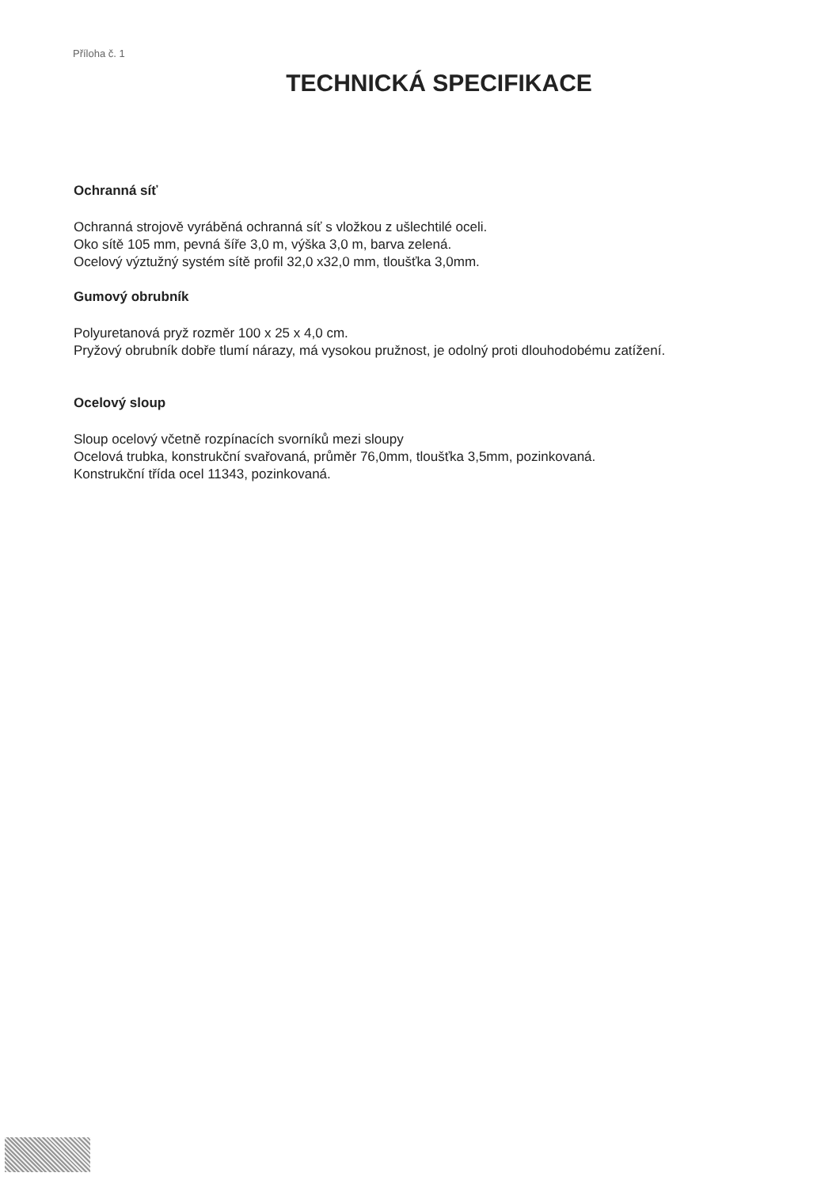Příloha č. 1
TECHNICKÁ SPECIFIKACE
Ochranná síť
Ochranná strojově vyráběná ochranná síť s vložkou z ušlechtilé oceli.
Oko sítě 105 mm, pevná šíře 3,0 m, výška 3,0 m, barva zelená.
Ocelový výztužný systém sítě profil 32,0 x32,0 mm, tloušťka 3,0mm.
Gumový obrubník
Polyuretanová pryž rozměr 100 x 25 x 4,0 cm.
Pryžový obrubník dobře tlumí nárazy, má vysokou pružnost, je odolný proti dlouhodobému zatížení.
Ocelový sloup
Sloup ocelový včetně rozpínacích svorníků mezi sloupy
Ocelová trubka, konstrukční svařovaná, průměr 76,0mm, tloušťka 3,5mm, pozinkovaná.
Konstrukční třída ocel 11343, pozinkovaná.